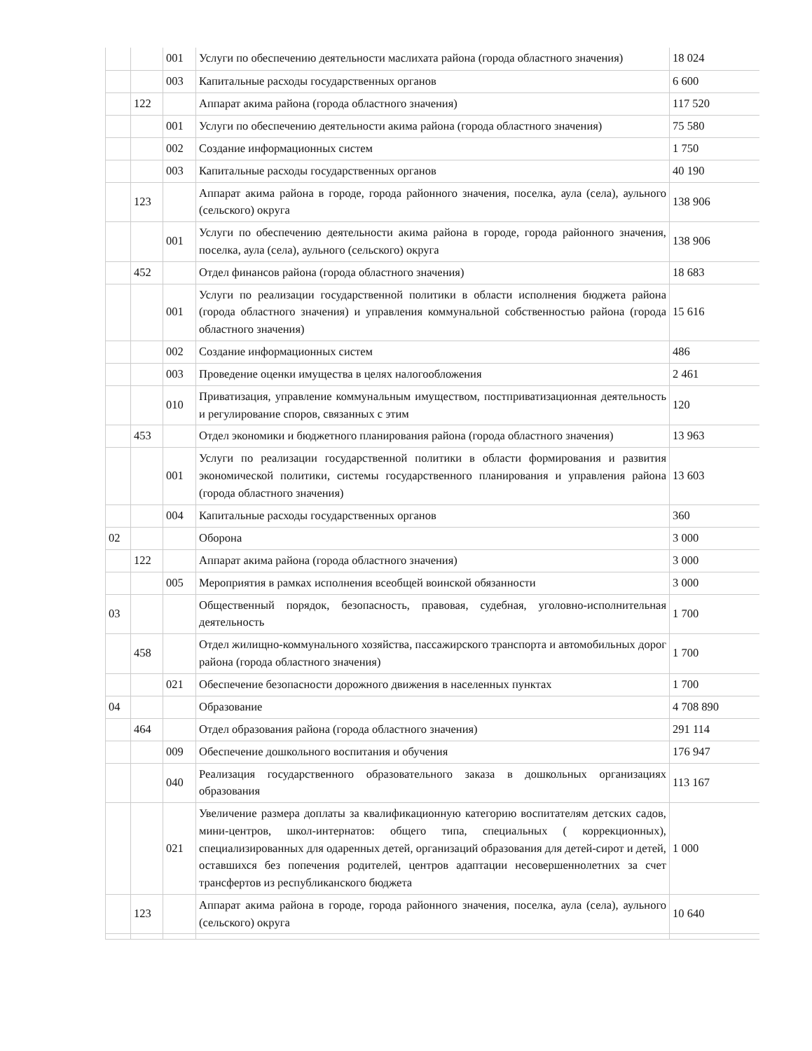| | | 001 | Услуги по обеспечению деятельности маслихата района (города областного значения) | 18 024 |
| | | 003 | Капитальные расходы государственных органов | 6 600 |
| | 122 | | Аппарат акима района (города областного значения) | 117 520 |
| | | 001 | Услуги по обеспечению деятельности акима района (города областного значения) | 75 580 |
| | | 002 | Создание информационных систем | 1 750 |
| | | 003 | Капитальные расходы государственных органов | 40 190 |
| | 123 | | Аппарат акима района в городе, города районного значения, поселка, аула (села), аульного (сельского) округа | 138 906 |
| | | 001 | Услуги по обеспечению деятельности акима района в городе, города районного значения, поселка, аула (села), аульного (сельского) округа | 138 906 |
| | 452 | | Отдел финансов района (города областного значения) | 18 683 |
| | | 001 | Услуги по реализации государственной политики в области исполнения бюджета района (города областного значения) и управления коммунальной собственностью района (города областного значения) | 15 616 |
| | | 002 | Создание информационных систем | 486 |
| | | 003 | Проведение оценки имущества в целях налогообложения | 2 461 |
| | | 010 | Приватизация, управление коммунальным имуществом, постприватизационная деятельность и регулирование споров, связанных с этим | 120 |
| | 453 | | Отдел экономики и бюджетного планирования района (города областного значения) | 13 963 |
| | | 001 | Услуги по реализации государственной политики в области формирования и развития экономической политики, системы государственного планирования и управления района (города областного значения) | 13 603 |
| | | 004 | Капитальные расходы государственных органов | 360 |
| 02 | | | Оборона | 3 000 |
| | 122 | | Аппарат акима района (города областного значения) | 3 000 |
| | | 005 | Мероприятия в рамках исполнения всеобщей воинской обязанности | 3 000 |
| 03 | | | Общественный порядок, безопасность, правовая, судебная, уголовно-исполнительная деятельность | 1 700 |
| | 458 | | Отдел жилищно-коммунального хозяйства, пассажирского транспорта и автомобильных дорог района (города областного значения) | 1 700 |
| | | 021 | Обеспечение безопасности дорожного движения в населенных пунктах | 1 700 |
| 04 | | | Образование | 4 708 890 |
| | 464 | | Отдел образования района (города областного значения) | 291 114 |
| | | 009 | Обеспечение дошкольного воспитания и обучения | 176 947 |
| | | 040 | Реализация государственного образовательного заказа в дошкольных организациях образования | 113 167 |
| | | 021 | Увеличение размера доплаты за квалификационную категорию воспитателям детских садов, мини-центров, школ-интернатов: общего типа, специальных ( коррекционных), специализированных для одаренных детей, организаций образования для детей-сирот и детей, оставшихся без попечения родителей, центров адаптации несовершеннолетних за счет трансфертов из республиканского бюджета | 1 000 |
| | 123 | | Аппарат акима района в городе, города районного значения, поселка, аула (села), аульного (сельского) округа | 10 640 |